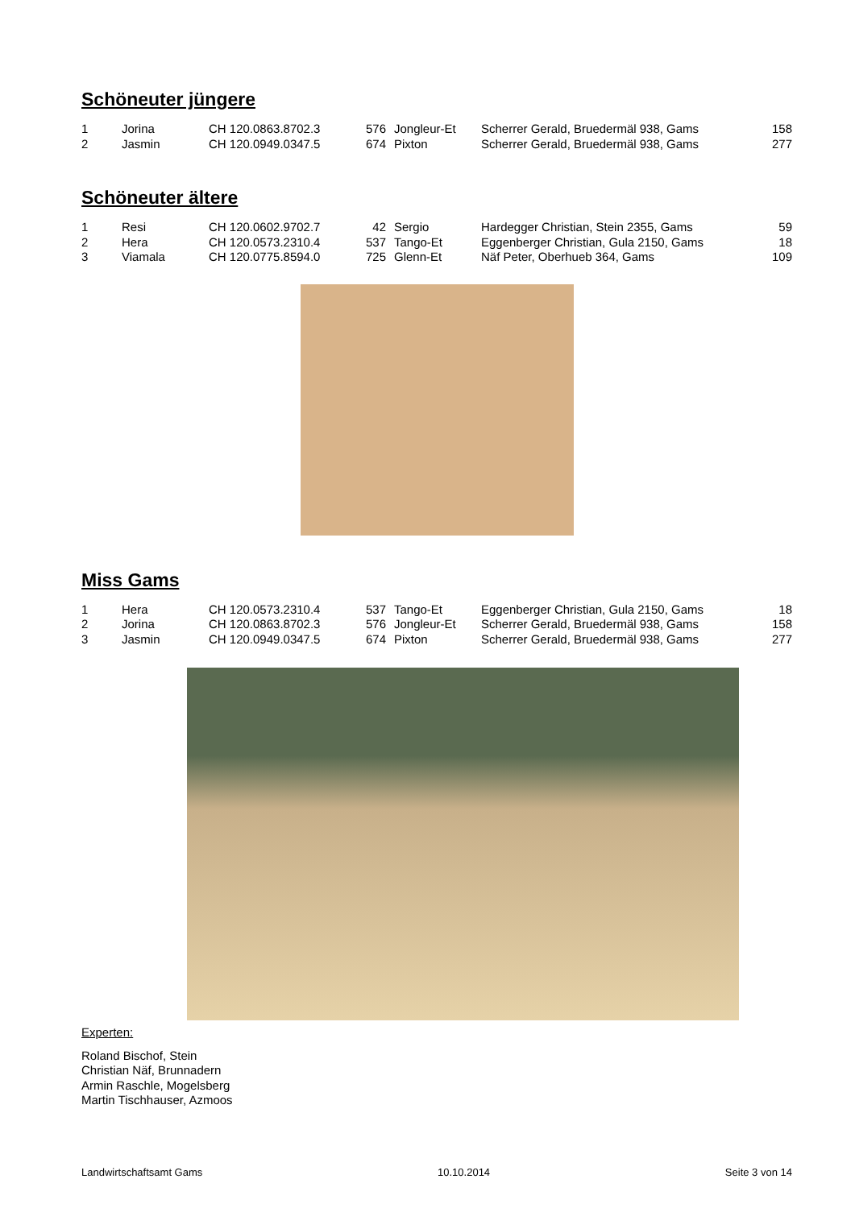Schöneuter jüngere
| 1 | Jorina | CH 120.0863.8702.3 | 576 | Jongleur-Et | Scherrer Gerald, Bruedermäl 938, Gams | 158 |
| 2 | Jasmin | CH 120.0949.0347.5 | 674 | Pixton | Scherrer Gerald, Bruedermäl 938, Gams | 277 |
Schöneuter ältere
| 1 | Resi | CH 120.0602.9702.7 | 42 | Sergio | Hardegger Christian, Stein 2355, Gams | 59 |
| 2 | Hera | CH 120.0573.2310.4 | 537 | Tango-Et | Eggenberger Christian, Gula 2150, Gams | 18 |
| 3 | Viamala | CH 120.0775.8594.0 | 725 | Glenn-Et | Näf Peter, Oberhueb 364, Gams | 109 |
Miss Gams
| 1 | Hera | CH 120.0573.2310.4 | 537 | Tango-Et | Eggenberger Christian, Gula 2150, Gams | 18 |
| 2 | Jorina | CH 120.0863.8702.3 | 576 | Jongleur-Et | Scherrer Gerald, Bruedermäl 938, Gams | 158 |
| 3 | Jasmin | CH 120.0949.0347.5 | 674 | Pixton | Scherrer Gerald, Bruedermäl 938, Gams | 277 |
Experten:
Roland Bischof, Stein
Christian Näf, Brunnadern
Armin Raschle, Mogelsberg
Martin Tischhauser, Azmoos
Landwirtschaftsamt Gams 10.10.2014 Seite 3 von 14